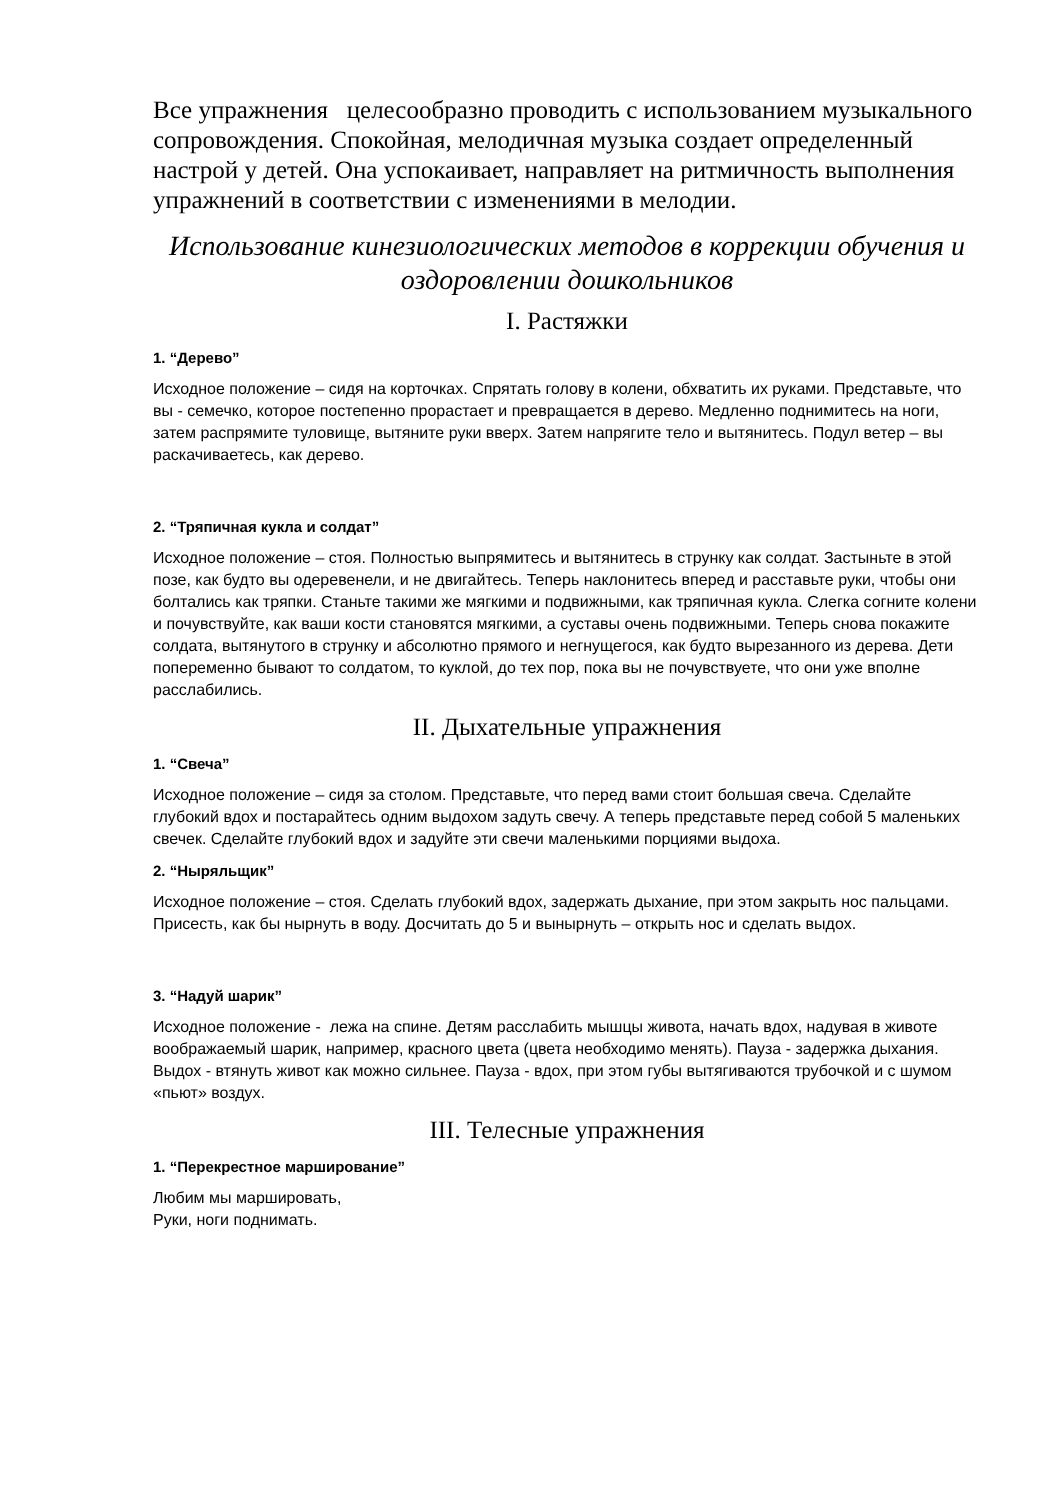Все упражнения целесообразно проводить с использованием музыкального сопровождения. Спокойная, мелодичная музыка создает определенный настрой у детей. Она успокаивает, направляет на ритмичность выполнения упражнений в соответствии с изменениями в мелодии.
Использование кинезиологических методов в коррекции обучения и оздоровлении дошкольников
I. Растяжки
1. “Дерево”
Исходное положение – сидя на корточках. Спрятать голову в колени, обхватить их руками. Представьте, что вы - семечко, которое постепенно прорастает и превращается в дерево. Медленно поднимитесь на ноги, затем распрямите туловище, вытяните руки вверх. Затем напрягите тело и вытянитесь. Подул ветер – вы раскачиваетесь, как дерево.
2. “Тряпичная кукла и солдат”
Исходное положение – стоя. Полностью выпрямитесь и вытянитесь в струнку как солдат. Застыньте в этой позе, как будто вы одеревенели, и не двигайтесь. Теперь наклонитесь вперед и расставьте руки, чтобы они болтались как тряпки. Станьте такими же мягкими и подвижными, как тряпичная кукла. Слегка согните колени и почувствуйте, как ваши кости становятся мягкими, а суставы очень подвижными. Теперь снова покажите солдата, вытянутого в струнку и абсолютно прямого и негнущегося, как будто вырезанного из дерева. Дети попеременно бывают то солдатом, то куклой, до тех пор, пока вы не почувствуете, что они уже вполне расслабились.
II. Дыхательные упражнения
1. “Свеча”
Исходное положение – сидя за столом. Представьте, что перед вами стоит большая свеча. Сделайте глубокий вдох и постарайтесь одним выдохом задуть свечу. А теперь представьте перед собой 5 маленьких свечек. Сделайте глубокий вдох и задуйте эти свечи маленькими порциями выдоха.
2. “Ныряльщик”
Исходное положение – стоя. Сделать глубокий вдох, задержать дыхание, при этом закрыть нос пальцами. Присесть, как бы нырнуть в воду. Досчитать до 5 и вынырнуть – открыть нос и сделать выдох.
3. “Надуй шарик”
Исходное положение - лежа на спине. Детям расслабить мышцы живота, начать вдох, надувая в животе воображаемый шарик, например, красного цвета (цвета необходимо менять). Пауза - задержка дыхания. Выдох - втянуть живот как можно сильнее. Пауза - вдох, при этом губы вытягиваются трубочкой и с шумом «пьют» воздух.
III. Телесные упражнения
1. “Перекрестное марширование”
Любим мы маршировать,
Руки, ноги поднимать.